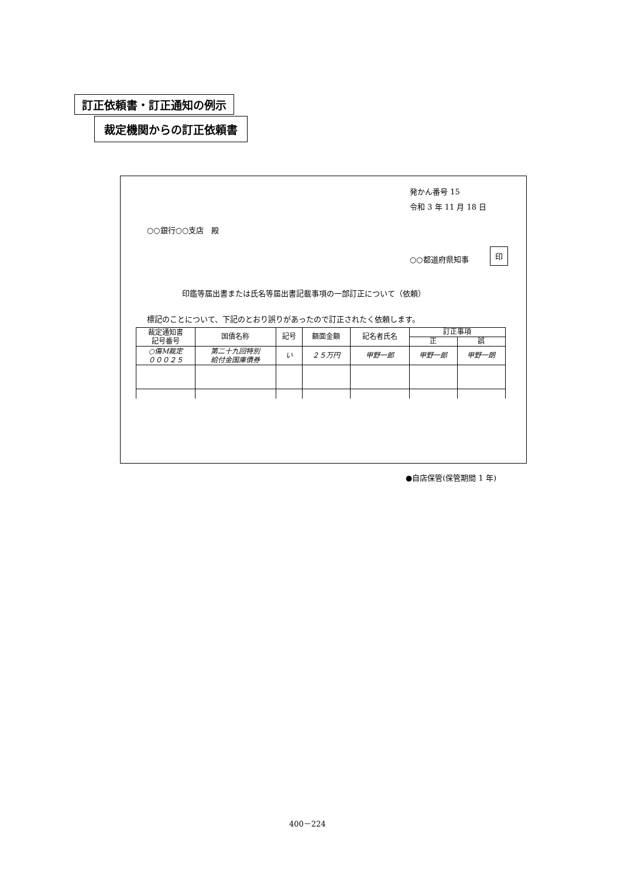訂正依頼書・訂正通知の例示
裁定機関からの訂正依頼書
発かん番号 15
令和 3 年 11 月 18 日
○○銀行○○支店　殿
○○都道府県知事
印
印鑑等届出書または氏名等届出書記載事項の一部訂正について（依頼）
標記のことについて、下記のとおり誤りがあったので訂正されたく依頼します。
| 裁定通知書 記号番号 | 国債名称 | 記号 | 額面金額 | 記名者氏名 | 訂正事項 | |
| --- | --- | --- | --- | --- | --- | --- |
| | | | | | 正 | 誤 |
| ○傷M裁定 ０００２５ | 第二十九回特別 給付金国庫債券 | い | ２５万円 | 甲野一郎 | 甲野一郎 | 甲野一朗 |
●自店保管(保管期間 1 年)
400－224